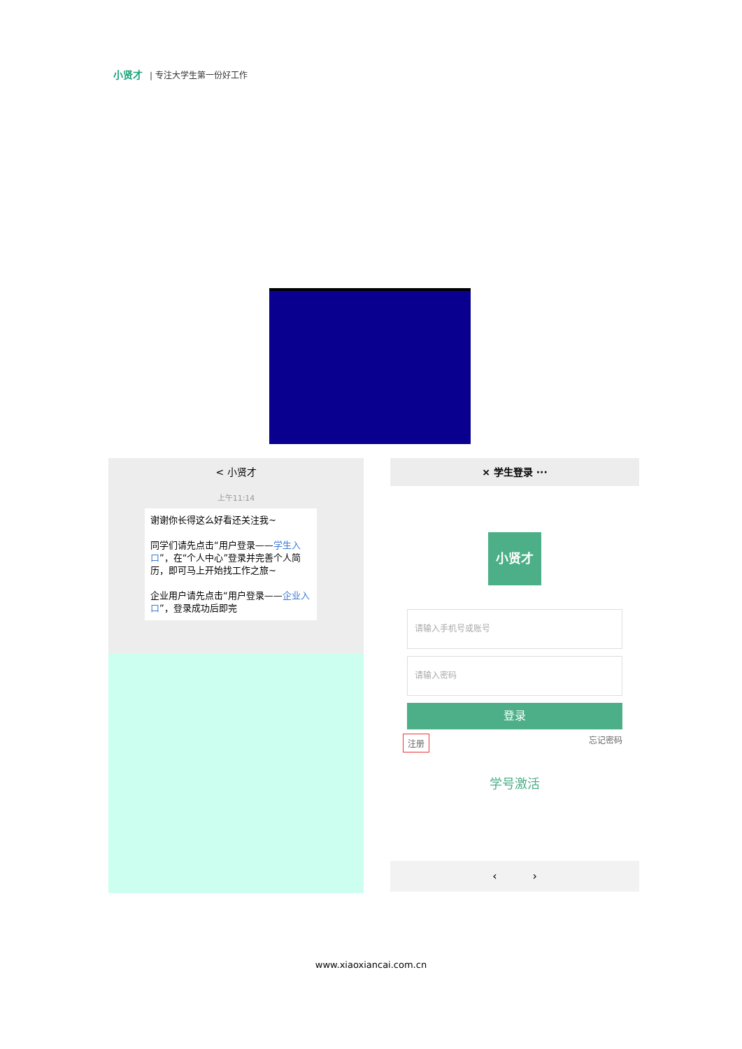小贤才 | 专注大学生第一份好工作
< 小贤才
上午11:14
谢谢你长得这么好看还关注我~
同学们请先点击“用户登录——学生入口”，在“个人中心”登录并完善个人简历，即可马上开始找工作之旅~
企业用户请先点击“用户登录——企业入口”，登录成功后即完
× 学生登录 ···
小贤才
请输入手机号或账号
请输入密码
登录
注册 忘记密码
学号激活
‹ ›
www.xiaoxiancai.com.cn